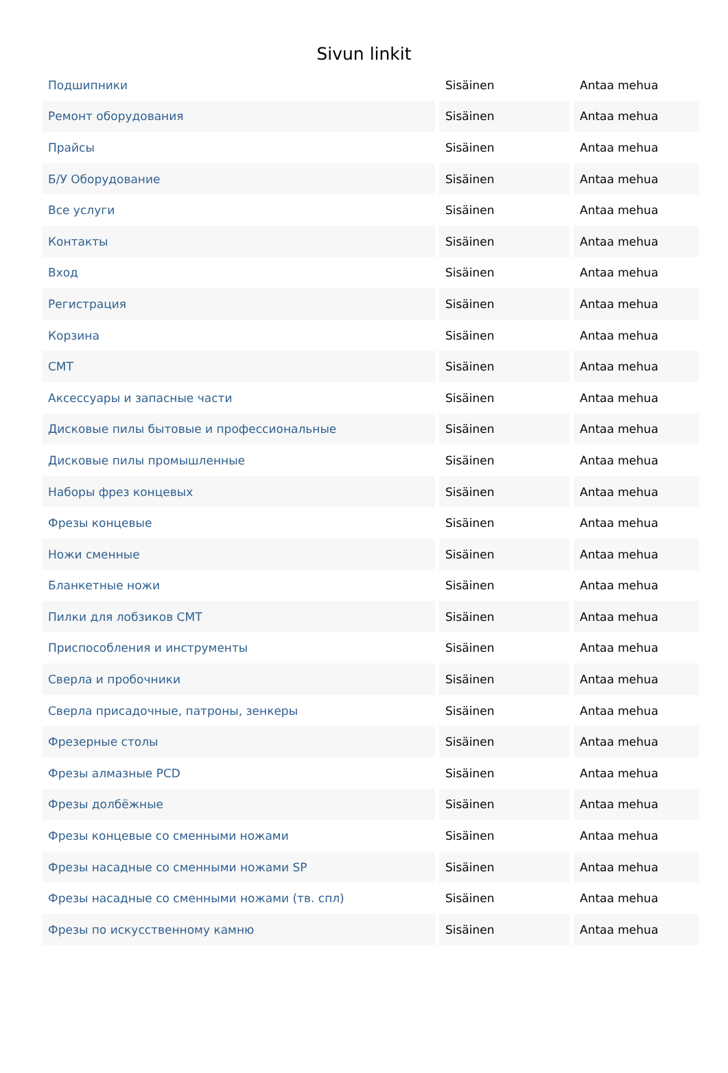Sivun linkit
| Подшипники | Sisäinen | Antaa mehua |
| Ремонт оборудования | Sisäinen | Antaa mehua |
| Прайсы | Sisäinen | Antaa mehua |
| Б/У Оборудование | Sisäinen | Antaa mehua |
| Все услуги | Sisäinen | Antaa mehua |
| Контакты | Sisäinen | Antaa mehua |
| Вход | Sisäinen | Antaa mehua |
| Регистрация | Sisäinen | Antaa mehua |
| Корзина | Sisäinen | Antaa mehua |
| CMT | Sisäinen | Antaa mehua |
| Аксессуары и запасные части | Sisäinen | Antaa mehua |
| Дисковые пилы бытовые и профессиональные | Sisäinen | Antaa mehua |
| Дисковые пилы промышленные | Sisäinen | Antaa mehua |
| Наборы фрез концевых | Sisäinen | Antaa mehua |
| Фрезы концевые | Sisäinen | Antaa mehua |
| Ножи сменные | Sisäinen | Antaa mehua |
| Бланкетные ножи | Sisäinen | Antaa mehua |
| Пилки для лобзиков CMT | Sisäinen | Antaa mehua |
| Приспособления и инструменты | Sisäinen | Antaa mehua |
| Сверла и пробочники | Sisäinen | Antaa mehua |
| Сверла присадочные, патроны, зенкеры | Sisäinen | Antaa mehua |
| Фрезерные столы | Sisäinen | Antaa mehua |
| Фрезы алмазные PCD | Sisäinen | Antaa mehua |
| Фрезы долбёжные | Sisäinen | Antaa mehua |
| Фрезы концевые со сменными ножами | Sisäinen | Antaa mehua |
| Фрезы насадные со сменными ножами SP | Sisäinen | Antaa mehua |
| Фрезы насадные со сменными ножами (тв. спл) | Sisäinen | Antaa mehua |
| Фрезы по искусственному камню | Sisäinen | Antaa mehua |